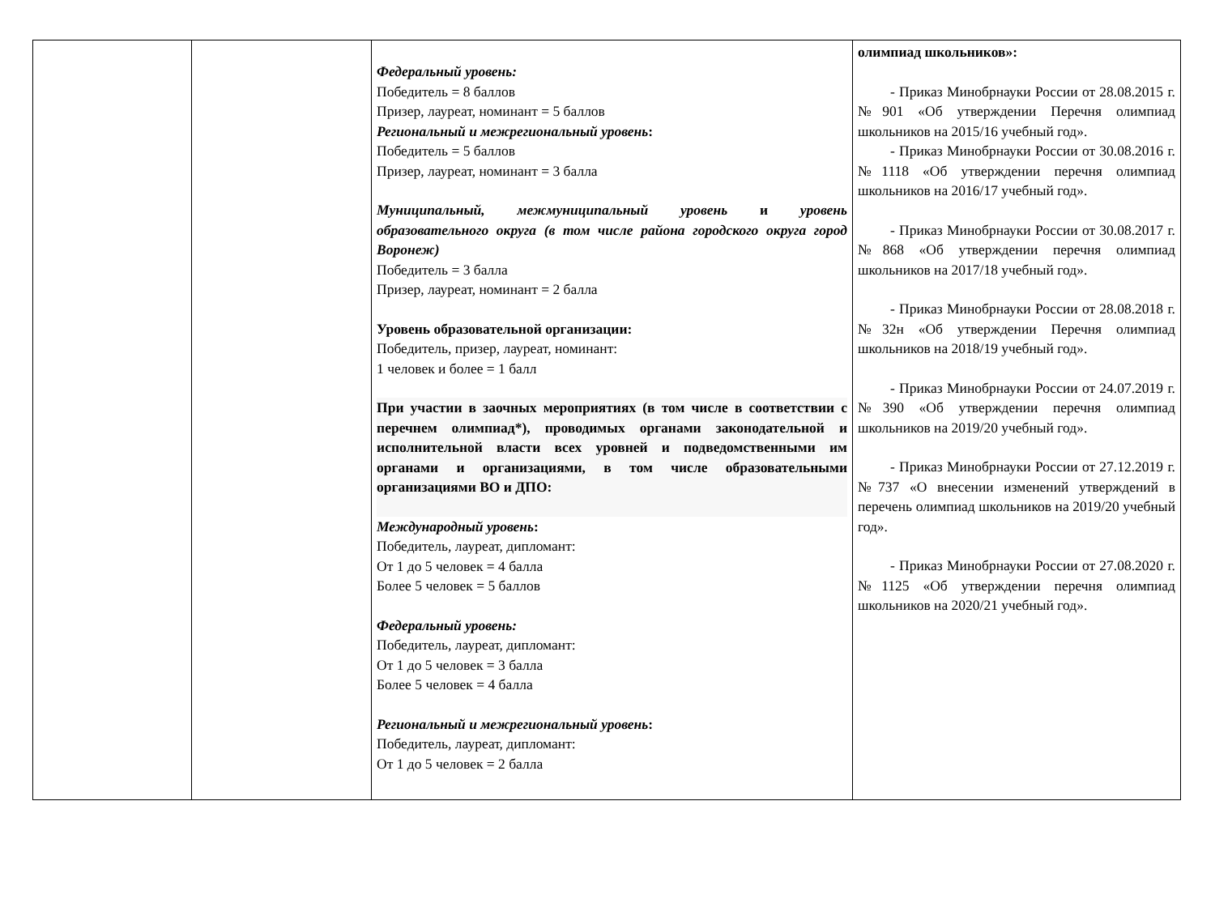| | | Федеральный уровень: Победитель = 8 баллов Призер, лауреат, номинант = 5 баллов Региональный и межрегиональный уровень : Победитель = 5 баллов Призер, лауреат, номинант = 3 балла Муниципальный, межмуниципальный уровень и уровень образовательного округа (в том числе района городского округа город Воронеж) Победитель = 3 балла Призер, лауреат, номинант = 2 балла Уровень образовательной организации: Победитель, призер, лауреат, номинант: 1 человек и более = 1 балл При участии в заочных мероприятиях (в том числе в соответствии с перечнем олимпиад*), проводимых органами законодательной и исполнительной власти всех уровней и подведомственными им органами и организациями, в том числе образовательными организациями ВО и ДПО: Международный уровень : Победитель, лауреат, дипломант: От 1 до 5 человек = 4 балла Более 5 человек = 5 баллов Федеральный уровень: Победитель, лауреат, дипломант: От 1 до 5 человек = 3 балла Более 5 человек = 4 балла Региональный и межрегиональный уровень : Победитель, лауреат, дипломант: От 1 до 5 человек = 2 балла | олимпиад школьников»: - Приказ Минобрнауки России от 28.08.2015 г. №901 «Об утверждении Перечня олимпиад школьников на 2015/16 учебный год». - Приказ Минобрнауки России от 30.08.2016 г. №1118 «Об утверждении перечня олимпиад школьников на 2016/17 учебный год». - Приказ Минобрнауки России от 30.08.2017 г. №868 «Об утверждении перечня олимпиад школьников на 2017/18 учебный год». - Приказ Минобрнауки России от 28.08.2018 г. №32н «Об утверждении Перечня олимпиад школьников на 2018/19 учебный год». - Приказ Минобрнауки России от 24.07.2019 г. №390 «Об утверждении перечня олимпиад школьников на 2019/20 учебный год». - Приказ Минобрнауки России от 27.12.2019 г. №737 «О внесении изменений утверждений в перечень олимпиад школьников на 2019/20 учебный год». - Приказ Минобрнауки России от 27.08.2020 г. №1125 «Об утверждении перечня олимпиад школьников на 2020/21 учебный год». |